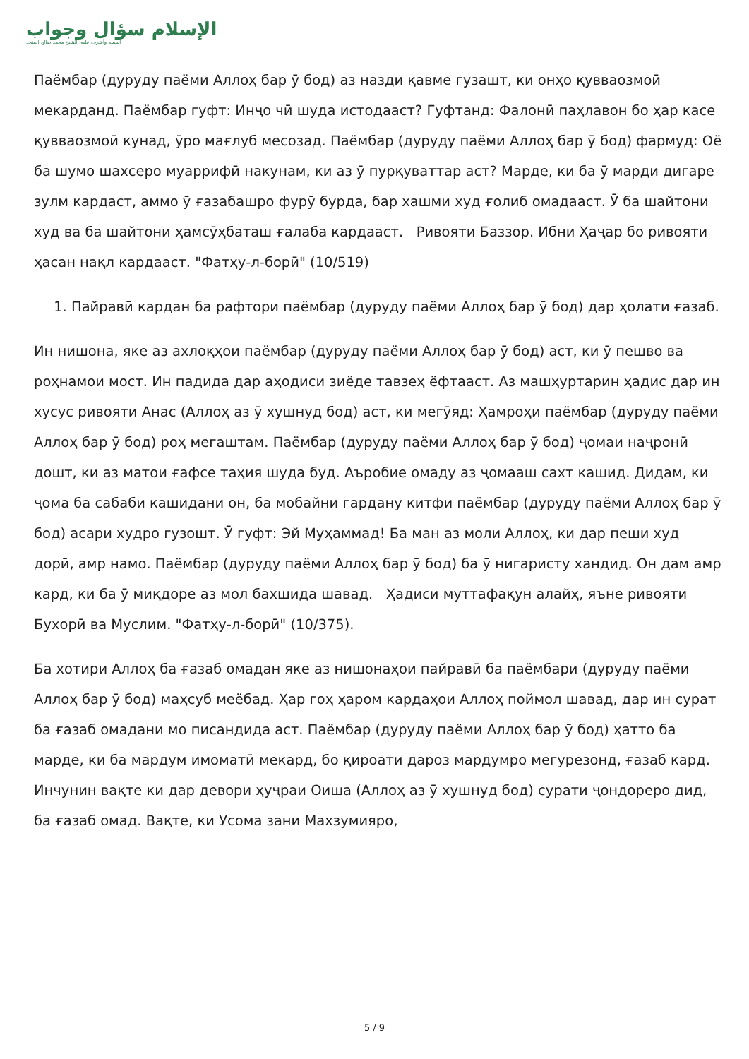الإسلام سؤال وجواب
أسسه وأشرف عليه: الشيخ محمد صالح المنجد
Паёмбар (дуруду паёми Аллоҳ бар ӯ бод) аз назди қавме гузашт, ки онҳо қувваозмоӣ мекарданд. Паёмбар гуфт: Инҷо чӣ шуда истодааст? Гуфтанд: Фалонӣ паҳлавон бо ҳар касе қувваозмоӣ кунад, ӯро мағлуб месозад. Паёмбар (дуруду паёми Аллоҳ бар ӯ бод) фармуд: Оё ба шумо шахсеро муаррифӣ накунам, ки аз ӯ пурқуваттар аст? Марде, ки ба ӯ марди дигаре зулм кардаст, аммо ӯ ғазабашро фурӯ бурда, бар хашми худ ғолиб омадааст. Ӯ ба шайтони худ ва ба шайтони ҳамсӯҳбаташ ғалаба кардааст. Ривояти Баззор. Ибни Ҳаҷар бо ривояти ҳасан нақл кардааст. "Фатҳу-л-борӣ" (10/519)
1. Пайравӣ кардан ба рафтори паёмбар (дуруду паёми Аллоҳ бар ӯ бод) дар ҳолати ғазаб.
Ин нишона, яке аз ахлоқҳои паёмбар (дуруду паёми Аллоҳ бар ӯ бод) аст, ки ӯ пешво ва роҳнамои мост. Ин падида дар аҳодиси зиёде тавзеҳ ёфтааст. Аз машҳуртарин ҳадис дар ин хусус ривояти Анас (Аллоҳ аз ӯ хушнуд бод) аст, ки мегӯяд: Ҳамроҳи паёмбар (дуруду паёми Аллоҳ бар ӯ бод) роҳ мегаштам. Паёмбар (дуруду паёми Аллоҳ бар ӯ бод) ҷомаи наҷронӣ дошт, ки аз матои ғафсе таҳия шуда буд. Аъробие омаду аз ҷомааш сахт кашид. Дидам, ки ҷома ба сабаби кашидани он, ба мобайни гардану китфи паёмбар (дуруду паёми Аллоҳ бар ӯ бод) асари худро гузошт. Ӯ гуфт: Эй Муҳаммад! Ба ман аз моли Аллоҳ, ки дар пеши худ дорӣ, амр намо. Паёмбар (дуруду паёми Аллоҳ бар ӯ бод) ба ӯ нигаристу хандид. Он дам амр кард, ки ба ӯ миқдоре аз мол бахшида шавад. Ҳадиси муттафақун алайҳ, яъне ривояти Бухорӣ ва Муслим. "Фатҳу-л-борӣ" (10/375).
Ба хотири Аллоҳ ба ғазаб омадан яке аз нишонаҳои пайравӣ ба паёмбари (дуруду паёми Аллоҳ бар ӯ бод) маҳсуб меёбад. Ҳар гоҳ ҳаром кардаҳои Аллоҳ поймол шавад, дар ин сурат ба ғазаб омадани мо писандида аст. Паёмбар (дуруду паёми Аллоҳ бар ӯ бод) ҳатто ба марде, ки ба мардум имоматӣ мекард, бо қироати дароз мардумро мегурезонд, ғазаб кард. Инчунин вақте ки дар девори ҳуҷраи Оиша (Аллоҳ аз ӯ хушнуд бод) сурати ҷондореро дид, ба ғазаб омад. Вақте, ки Усома зани Махзумияро,
5 / 9